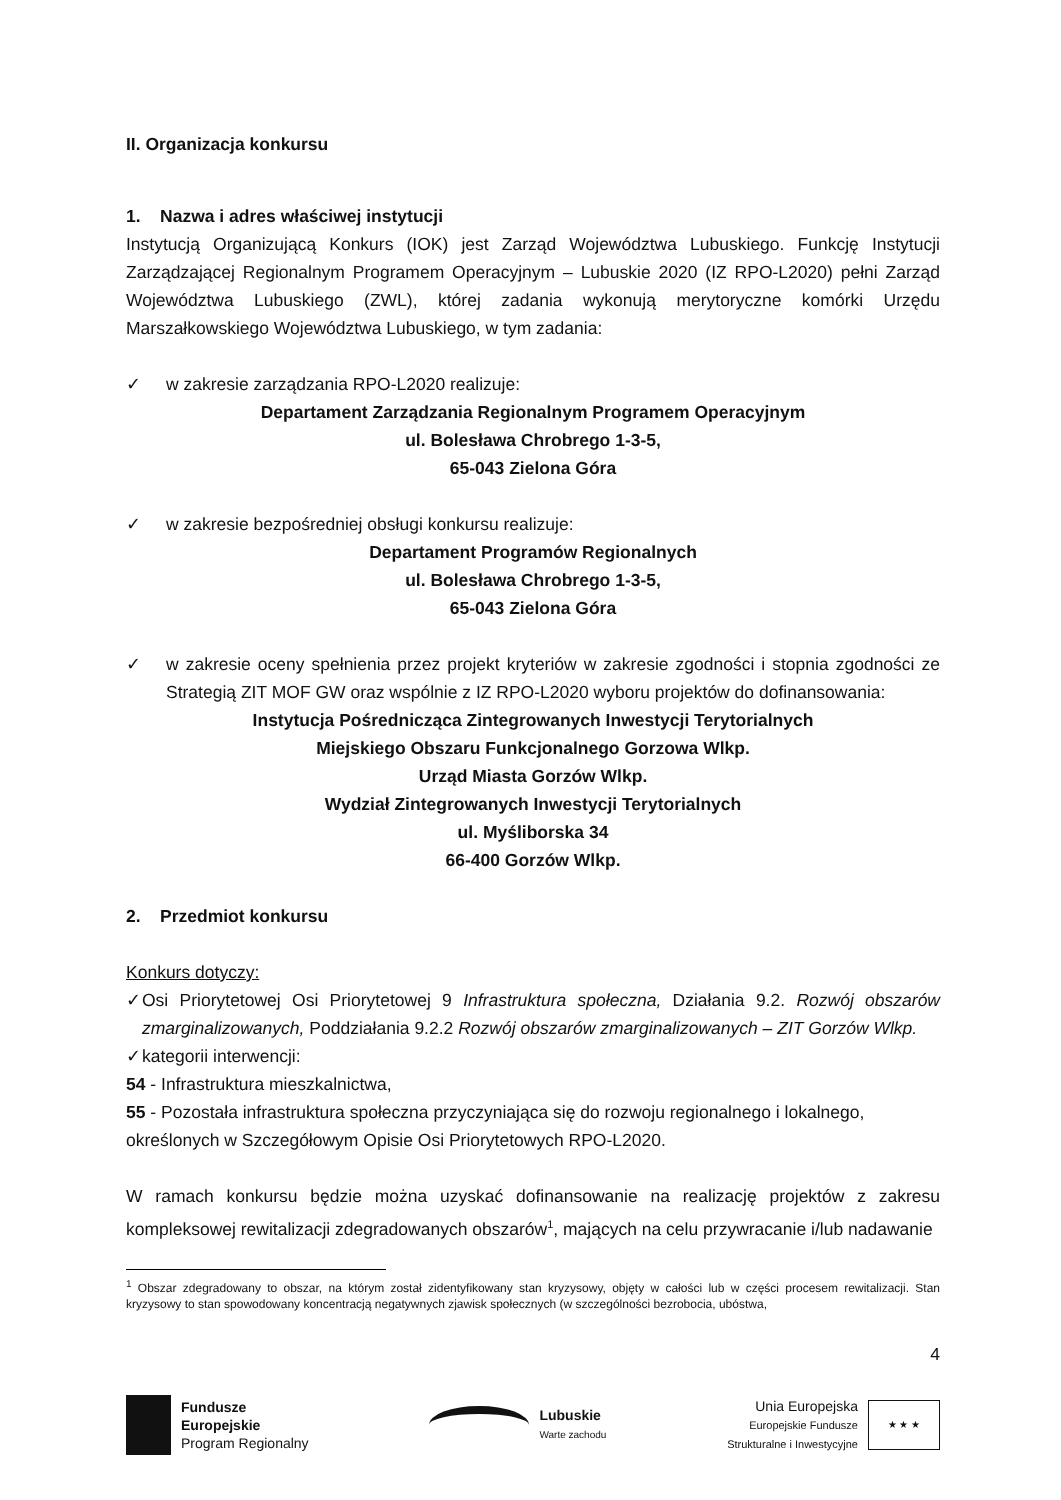II. Organizacja konkursu
1. Nazwa i adres właściwej instytucji
Instytucją Organizującą Konkurs (IOK) jest Zarząd Województwa Lubuskiego. Funkcję Instytucji Zarządzającej Regionalnym Programem Operacyjnym – Lubuskie 2020 (IZ RPO-L2020) pełni Zarząd Województwa Lubuskiego (ZWL), której zadania wykonują merytoryczne komórki Urzędu Marszałkowskiego Województwa Lubuskiego, w tym zadania:
✓ w zakresie zarządzania RPO-L2020 realizuje:
Departament Zarządzania Regionalnym Programem Operacyjnym
ul. Bolesława Chrobrego 1-3-5,
65-043 Zielona Góra
✓ w zakresie bezpośredniej obsługi konkursu realizuje:
Departament Programów Regionalnych
ul. Bolesława Chrobrego 1-3-5,
65-043 Zielona Góra
✓ w zakresie oceny spełnienia przez projekt kryteriów w zakresie zgodności i stopnia zgodności ze Strategią ZIT MOF GW oraz wspólnie z IZ RPO-L2020 wyboru projektów do dofinansowania:
Instytucja Pośrednicząca Zintegrowanych Inwestycji Terytorialnych
Miejskiego Obszaru Funkcjonalnego Gorzowa Wlkp.
Urząd Miasta Gorzów Wlkp.
Wydział Zintegrowanych Inwestycji Terytorialnych
ul. Myśliborska 34
66-400 Gorzów Wlkp.
2. Przedmiot konkursu
Konkurs dotyczy:
✓ Osi Priorytetowej Osi Priorytetowej 9 Infrastruktura społeczna, Działania 9.2. Rozwój obszarów zmarginalizowanych, Poddziałania 9.2.2 Rozwój obszarów zmarginalizowanych – ZIT Gorzów Wlkp.
✓ kategorii interwencji:
54 - Infrastruktura mieszkalnictwa,
55 - Pozostała infrastruktura społeczna przyczyniająca się do rozwoju regionalnego i lokalnego,
określonych w Szczegółowym Opisie Osi Priorytetowych RPO-L2020.
W ramach konkursu będzie można uzyskać dofinansowanie na realizację projektów z zakresu kompleksowej rewitalizacji zdegradowanych obszarów<sup>1</sup>, mających na celu przywracanie i/lub nadawanie
<sup>1</sup> Obszar zdegradowany to obszar, na którym został zidentyfikowany stan kryzysowy, objęty w całości lub w części procesem rewitalizacji. Stan kryzysowy to stan spowodowany koncentracją negatywnych zjawisk społecznych (w szczególności bezrobocia, ubóstwa,
4
Fundusze
Europejskie
Program Regionalny
Lubuskie
Warte zachodu
Unia Europejska
Europejskie Fundusze
Strukturalne i Inwestycyjne
★ ★ ★